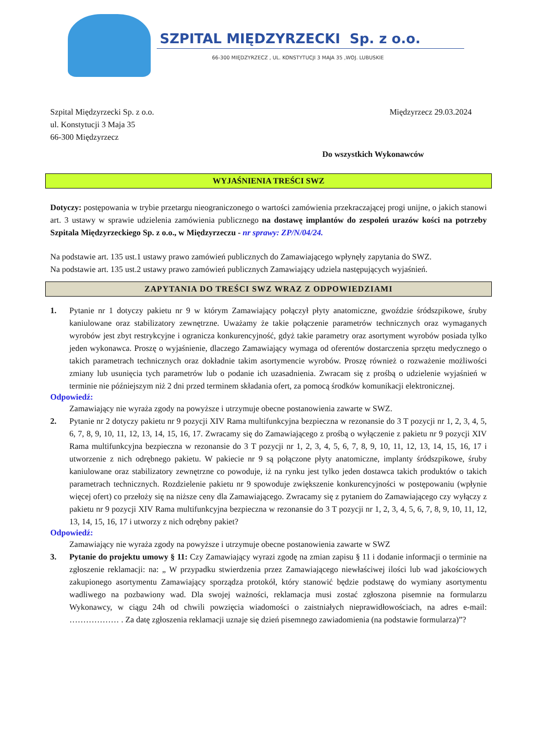SZPITAL MIĘDZYRZECKI Sp. z o.o.
66-300 MIĘDZYRZECZ , UL. KONSTYTUCJI 3 MAJA 35 ,WOJ. LUBUSKIE
Szpital Międzyrzecki Sp. z o.o.
ul. Konstytucji 3 Maja 35
66-300 Międzyrzecz
Międzyrzecz 29.03.2024
Do wszystkich Wykonawców
WYJAŚNIENIA TREŚCI SWZ
Dotyczy: postępowania w trybie przetargu nieograniczonego o wartości zamówienia przekraczającej progi unijne, o jakich stanowi art. 3 ustawy w sprawie udzielenia zamówienia publicznego na dostawę implantów do zespoleń urazów kości na potrzeby Szpitala Międzyrzeckiego Sp. z o.o., w Międzyrzeczu - nr sprawy: ZP/N/04/24.
Na podstawie art. 135 ust.1 ustawy prawo zamówień publicznych do Zamawiającego wpłynęły zapytania do SWZ.
Na podstawie art. 135 ust.2 ustawy prawo zamówień publicznych Zamawiający udziela następujących wyjaśnień.
ZAPYTANIA DO TREŚCI SWZ WRAZ Z ODPOWIEDZIAMI
1. Pytanie nr 1 dotyczy pakietu nr 9 w którym Zamawiający połączył płyty anatomiczne, gwoździe śródszpikowe, śruby kaniulowane oraz stabilizatory zewnętrzne. Uważamy że takie połączenie parametrów technicznych oraz wymaganych wyrobów jest zbyt restrykcyjne i ogranicza konkurencyjność, gdyż takie parametry oraz asortyment wyrobów posiada tylko jeden wykonawca. Proszę o wyjaśnienie, dlaczego Zamawiający wymaga od oferentów dostarczenia sprzętu medycznego o takich parametrach technicznych oraz dokładnie takim asortymencie wyrobów. Proszę również o rozważenie możliwości zmiany lub usunięcia tych parametrów lub o podanie ich uzasadnienia. Zwracam się z prośbą o udzielenie wyjaśnień w terminie nie późniejszym niż 2 dni przed terminem składania ofert, za pomocą środków komunikacji elektronicznej.
Odpowiedź:
Zamawiający nie wyraża zgody na powyższe i utrzymuje obecne postanowienia zawarte w SWZ.
2. Pytanie nr 2 dotyczy pakietu nr 9 pozycji XIV Rama multifunkcyjna bezpieczna w rezonansie do 3 T pozycji nr 1, 2, 3, 4, 5, 6, 7, 8, 9, 10, 11, 12, 13, 14, 15, 16, 17. Zwracamy się do Zamawiającego z prośbą o wyłączenie z pakietu nr 9 pozycji XIV Rama multifunkcyjna bezpieczna w rezonansie do 3 T pozycji nr 1, 2, 3, 4, 5, 6, 7, 8, 9, 10, 11, 12, 13, 14, 15, 16, 17 i utworzenie z nich odrębnego pakietu. W pakiecie nr 9 są połączone płyty anatomiczne, implanty śródszpikowe, śruby kaniulowane oraz stabilizatory zewnętrzne co powoduje, iż na rynku jest tylko jeden dostawca takich produktów o takich parametrach technicznych. Rozdzielenie pakietu nr 9 spowoduje zwiększenie konkurencyjności w postępowaniu (wpłynie więcej ofert) co przełoży się na niższe ceny dla Zamawiającego. Zwracamy się z pytaniem do Zamawiającego czy wyłączy z pakietu nr 9 pozycji XIV Rama multifunkcyjna bezpieczna w rezonansie do 3 T pozycji nr 1, 2, 3, 4, 5, 6, 7, 8, 9, 10, 11, 12, 13, 14, 15, 16, 17 i utworzy z nich odrębny pakiet?
Odpowiedź:
Zamawiający nie wyraża zgody na powyższe i utrzymuje obecne postanowienia zawarte w SWZ
3. Pytanie do projektu umowy § 11: Czy Zamawiający wyrazi zgodę na zmian zapisu § 11 i dodanie informacji o terminie na zgłoszenie reklamacji: na: „ W przypadku stwierdzenia przez Zamawiającego niewłaściwej ilości lub wad jakościowych zakupionego asortymentu Zamawiający sporządza protokół, który stanowić będzie podstawę do wymiany asortymentu wadliwego na pozbawiony wad. Dla swojej ważności, reklamacja musi zostać zgłoszona pisemnie na formularzu Wykonawcy, w ciągu 24h od chwili powzięcia wiadomości o zaistniałych nieprawidłowościach, na adres e-mail: ……………… . Za datę zgłoszenia reklamacji uznaje się dzień pisemnego zawiadomienia (na podstawie formularza)”?